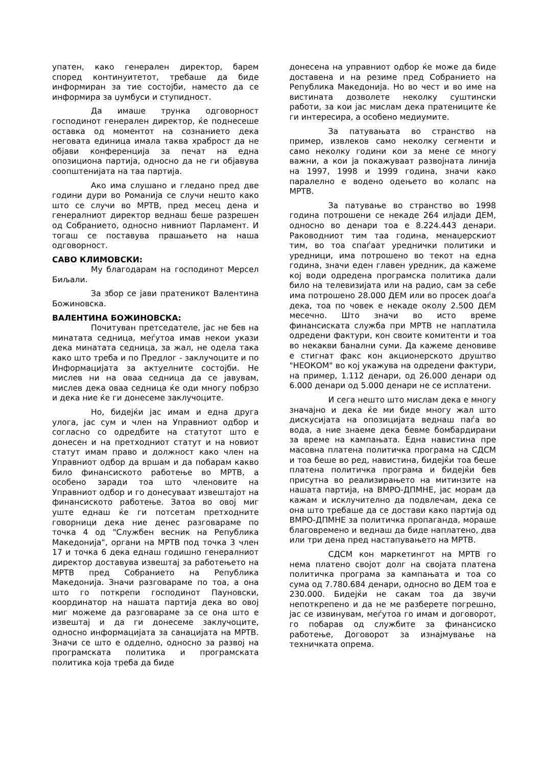упатен, како генерален директор, барем според континуитетот, требаше да биде информиран за тие состојби, наместо да се информира за џумбуси и ступидност.
Да имаше трунка одговорност господинот генерален директор, ќе поднесеше оставка од моментот на сознанието дека неговата единица имала таква храброст да не објави конференција за печат на една опозициона партија, односно да не ги објавува соопштенијата на таа партија.
Ако има слушано и гледано пред две години дури во Романија се случи нешто како што се случи во МРТВ, пред месец дена и генералниот директор веднаш беше разрешен од Собранието, односно нивниот Парламент. И тогаш се поставува прашањето на наша одговорност.
САВО КЛИМОВСКИ:
Му благодарам на господинот Мерсел Биљали.
За збор се јави пратеникот Валентина Божиновска.
ВАЛЕНТИНА БОЖИНОВСКА:
Почитуван претседателе, јас не бев на минатата седница, меѓутоа имав некои укази дека минатата седница, за жал, не одела така како што треба и по Предлог - заклучоците и по Информацијата за актуелните состојби. Не мислев ни на оваа седница да се јавувам, мислев дека оваа седница ќе оди многу побрзо и дека ние ќе ги донесеме заклучоците.
Но, бидејќи јас имам и една друга улога, јас сум и член на Управниот одбор и согласно со одредбите на статутот што е донесен и на претходниот статут и на новиот статут имам право и должност како член на Управниот одбор да вршам и да побарам какво било финансиското работење во МРТВ, а особено заради тоа што членовите на Управниот одбор и го донесуваат извештајот на финансиското работење. Затоа во овој миг уште еднаш ќе ги потсетам претходните говорници дека ние денес разговараме по точка 4 од "Службен весник на Република Македонија", органи на МРТВ под точка 3 член 17 и точка 6 дека еднаш годишно генералниот директор доставува извештај за работењето на МРТВ пред Собранието на Република Македонија. Значи разговараме по тоа, а она што го поткрепи господинот Пауновски, координатор на нашата партија дека во овој миг можеме да разговараме за се она што е извештај и да ги донесеме заклучоците, односно информацијата за санацијата на МРТВ. Значи се што е одделно, односно за развој на програмската политика и програмската политика која треба да биде
донесена на управниот одбор ќе може да биде доставена и на резиме пред Собранието на Република Македонија. Но во чест и во име на вистината дозволете неколку суштински работи, за кои јас мислам дека пратениците ќе ги интересира, а особено медиумите.
За патувањата во странство на пример, извлеков само неколку сегменти и само неколку години кои за мене се многу важни, а кои ја покажуваат развојната линија на 1997, 1998 и 1999 година, значи како паралелно е водено одењето во колапс на МРТВ.
За патување во странство во 1998 година потрошени се некаде 264 илјади ДЕМ, односно во денари тоа е 8.224.443 денари. Раководниот тим таа година, менаџерскиот тим, во тоа спаѓаат уреднички политики и уредници, има потрошено во текот на една година, значи еден главен уредник, да кажеме кој води одредена програмска политика дали било на телевизијата или на радио, сам за себе има потрошено 28.000 ДЕМ или во просек доаѓа дека, тоа по човек е некаде околу 2.500 ДЕМ месечно. Што значи во исто време финансиската служба при МРТВ не наплатила одредени фактури, кон своите комитенти и тоа во некакви банални суми. Да кажеме деновиве е стигнат факс кон акционерското друштво "НЕОКОМ" во кој укажува на одредени фактури, на пример, 1.112 денари, од 26.000 денари од 6.000 денари од 5.000 денари не се исплатени.
И сега нешто што мислам дека е многу значајно и дека ќе ми биде многу жал што дискусијата на опозицијата веднаш паѓа во вода, а ние знаеме дека бевме бомбардирани за време на кампањата. Една навистина пре масовна платена политичка програма на СДСМ и тоа беше во ред, навистина, бидејќи тоа беше платена политичка програма и бидејќи бев присутна во реализирањето на митинзите на нашата партија, на ВМРО-ДПМНЕ, јас морам да кажам и исклучително да подвлечам, дека се она што требаше да се достави како партија од ВМРО-ДПМНЕ за политичка пропаганда, мораше благовремено и веднаш да биде наплатено, два или три дена пред настапувањето на МРТВ.
СДСМ кон маркетингот на МРТВ го нема платено својот долг на својата платена политичка програма за кампањата и тоа со сума од 7.780.684 денари, односно во ДЕМ тоа е 230.000. Бидејќи не сакам тоа да звучи непоткрепено и да не ме разберете погрешно, јас се извинувам, меѓутоа го имам и договорот, го побарав од службите за финансиско работење, Договорот за изнајмување на техничката опрема.